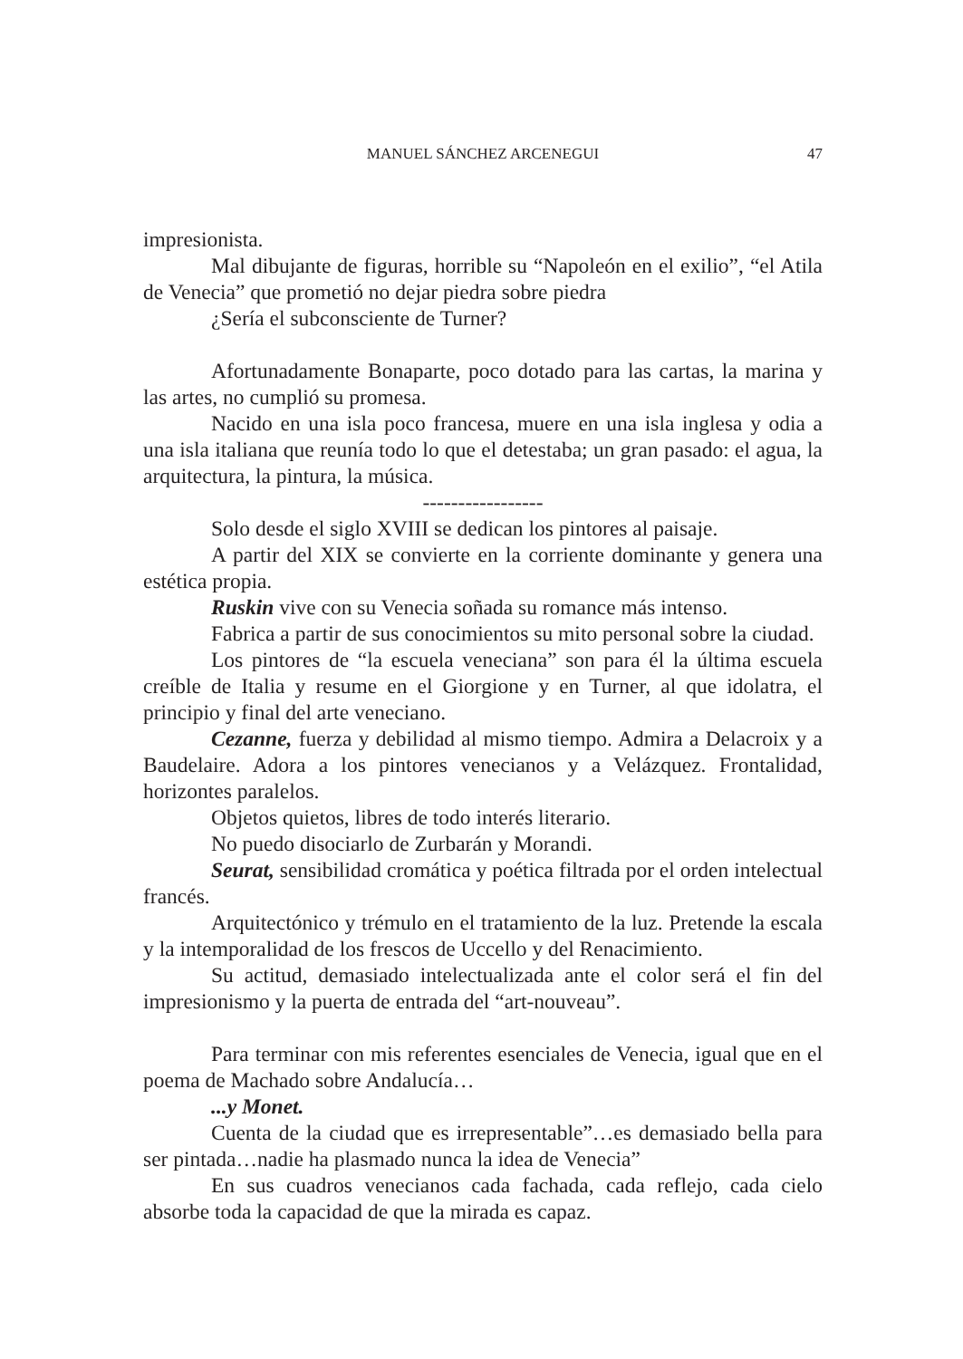MANUEL SÁNCHEZ ARCENEGUI
47
impresionista.
Mal dibujante de figuras, horrible su “Napoleón en el exilio”, “el Atila de Venecia” que prometió no dejar piedra sobre piedra
¿Sería el subconsciente de Turner?
Afortunadamente Bonaparte, poco dotado para las cartas, la marina y las artes, no cumplió su promesa.
Nacido en una isla poco francesa, muere en una isla inglesa y odia a una isla italiana que reunía todo lo que el detestaba; un gran pasado: el agua, la arquitectura, la pintura, la música.
-----------------
Solo desde el siglo XVIII se dedican los pintores al paisaje.
A partir del XIX se convierte en la corriente dominante y genera una estética propia.
Ruskin vive con su Venecia soñada su romance más intenso.
Fabrica a partir de sus conocimientos su mito personal sobre la ciudad.
Los pintores de “la escuela veneciana” son para él la última escuela creíble de Italia y resume en el Giorgione y en Turner, al que idolatra, el principio y final del arte veneciano.
Cezanne, fuerza y debilidad al mismo tiempo. Admira a Delacroix y a Baudelaire. Adora a los pintores venecianos y a Velázquez. Frontalidad, horizontes paralelos.
Objetos quietos, libres de todo interés literario.
No puedo disociarlo de Zurbarán y Morandi.
Seurat, sensibilidad cromática y poética filtrada por el orden intelectual francés.
Arquitectónico y trémulo en el tratamiento de la luz. Pretende la escala y la intemporalidad de los frescos de Uccello y del Renacimiento.
Su actitud, demasiado intelectualizada ante el color será el fin del impresionismo y la puerta de entrada del “art-nouveau”.
Para terminar con mis referentes esenciales de Venecia, igual que en el poema de Machado sobre Andalucía…
...y Monet.
Cuenta de la ciudad que es irrepresentable”…es demasiado bella para ser pintada…nadie ha plasmado nunca la idea de Venecia”
En sus cuadros venecianos cada fachada, cada reflejo, cada cielo absorbe toda la capacidad de que la mirada es capaz.